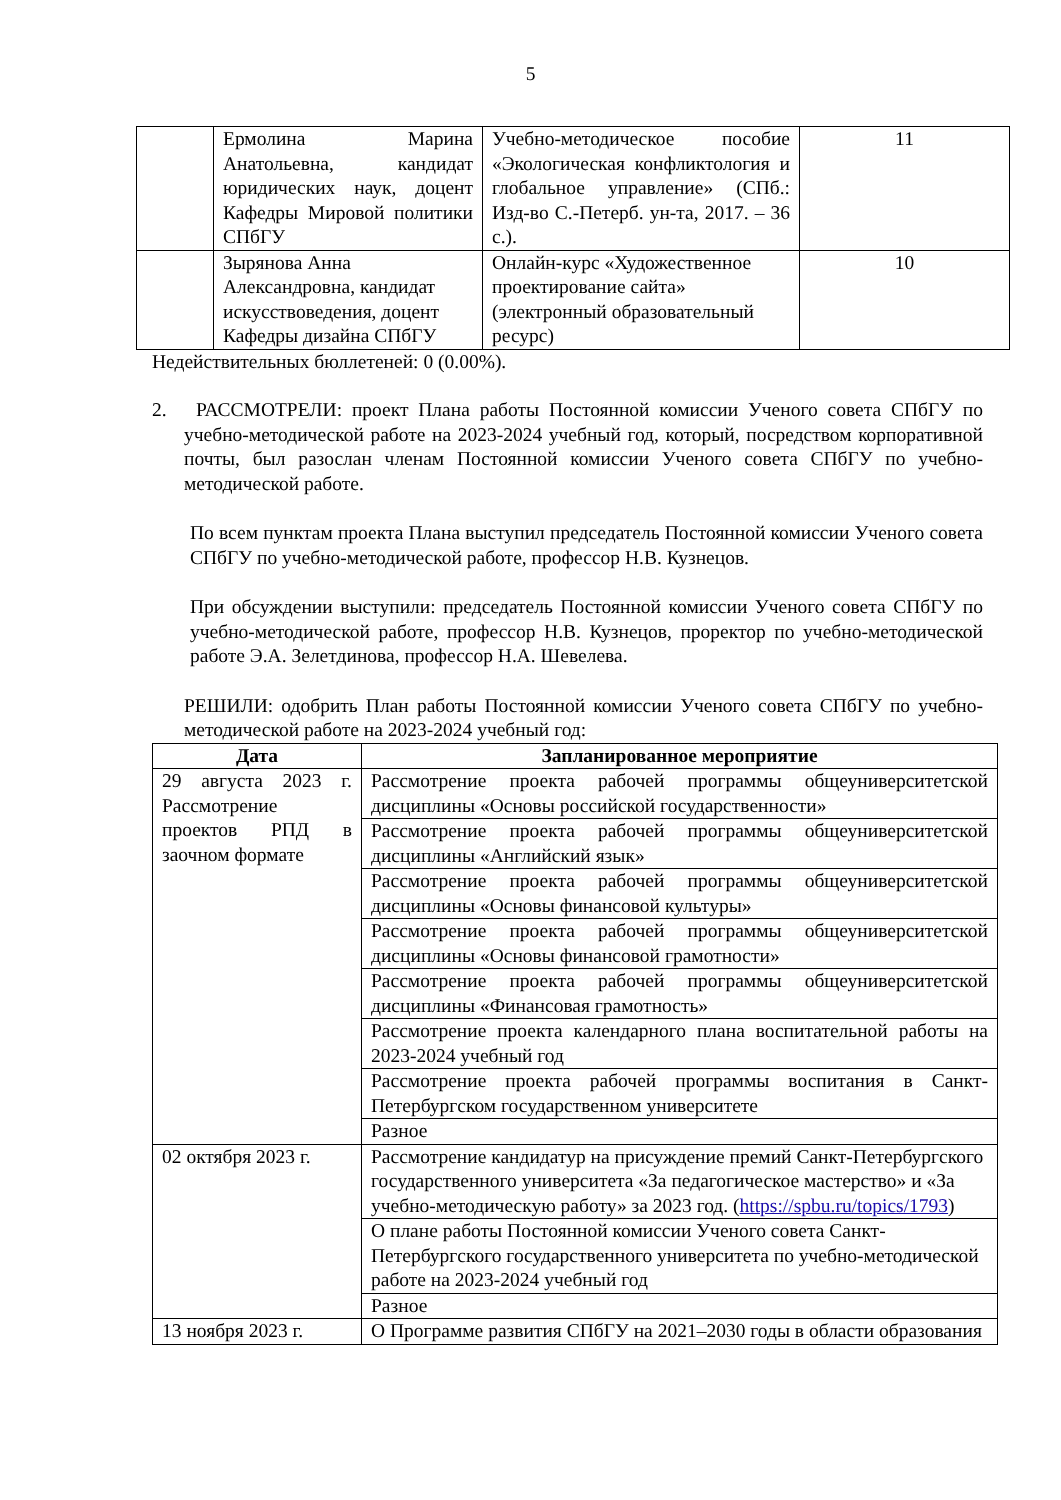5
| | Ермолина Марина Анатольевна, кандидат юридических наук, доцент Кафедры Мировой политики СПбГУ | Учебно-методическое пособие «Экологическая конфликтология и глобальное управление» (СПб.: Изд-во С.-Петерб. ун-та, 2017. – 36 с.). | 11 |
| | Зырянова Анна Александровна, кандидат искусствоведения, доцент Кафедры дизайна СПбГУ | Онлайн-курс «Художественное проектирование сайта» (электронный образовательный ресурс) | 10 |
Недействительных бюллетеней: 0 (0.00%).
2. РАССМОТРЕЛИ: проект Плана работы Постоянной комиссии Ученого совета СПбГУ по учебно-методической работе на 2023-2024 учебный год, который, посредством корпоративной почты, был разослан членам Постоянной комиссии Ученого совета СПбГУ по учебно-методической работе.
По всем пунктам проекта Плана выступил председатель Постоянной комиссии Ученого совета СПбГУ по учебно-методической работе, профессор Н.В. Кузнецов.
При обсуждении выступили: председатель Постоянной комиссии Ученого совета СПбГУ по учебно-методической работе, профессор Н.В. Кузнецов, проректор по учебно-методической работе Э.А. Зелетдинова, профессор Н.А. Шевелева.
РЕШИЛИ: одобрить План работы Постоянной комиссии Ученого совета СПбГУ по учебно-методической работе на 2023-2024 учебный год:
| Дата | Запланированное мероприятие |
| --- | --- |
| 29 августа 2023 г. Рассмотрение проектов РПД в заочном формате | Рассмотрение проекта рабочей программы общеуниверситетской дисциплины «Основы российской государственности» |
| | Рассмотрение проекта рабочей программы общеуниверситетской дисциплины «Английский язык» |
| | Рассмотрение проекта рабочей программы общеуниверситетской дисциплины «Основы финансовой культуры» |
| | Рассмотрение проекта рабочей программы общеуниверситетской дисциплины «Основы финансовой грамотности» |
| | Рассмотрение проекта рабочей программы общеуниверситетской дисциплины «Финансовая грамотность» |
| | Рассмотрение проекта календарного плана воспитательной работы на 2023-2024 учебный год |
| | Рассмотрение проекта рабочей программы воспитания в Санкт-Петербургском государственном университете |
| | Разное |
| 02 октября 2023 г. | Рассмотрение кандидатур на присуждение премий Санкт-Петербургского государственного университета «За педагогическое мастерство» и «За учебно-методическую работу» за 2023 год. ( https://spbu.ru/topics/1793 ) |
| | О плане работы Постоянной комиссии Ученого совета Санкт-Петербургского государственного университета по учебно-методической работе на 2023-2024 учебный год |
| | Разное |
| 13 ноября 2023 г. | О Программе развития СПбГУ на 2021–2030 годы в области образования |